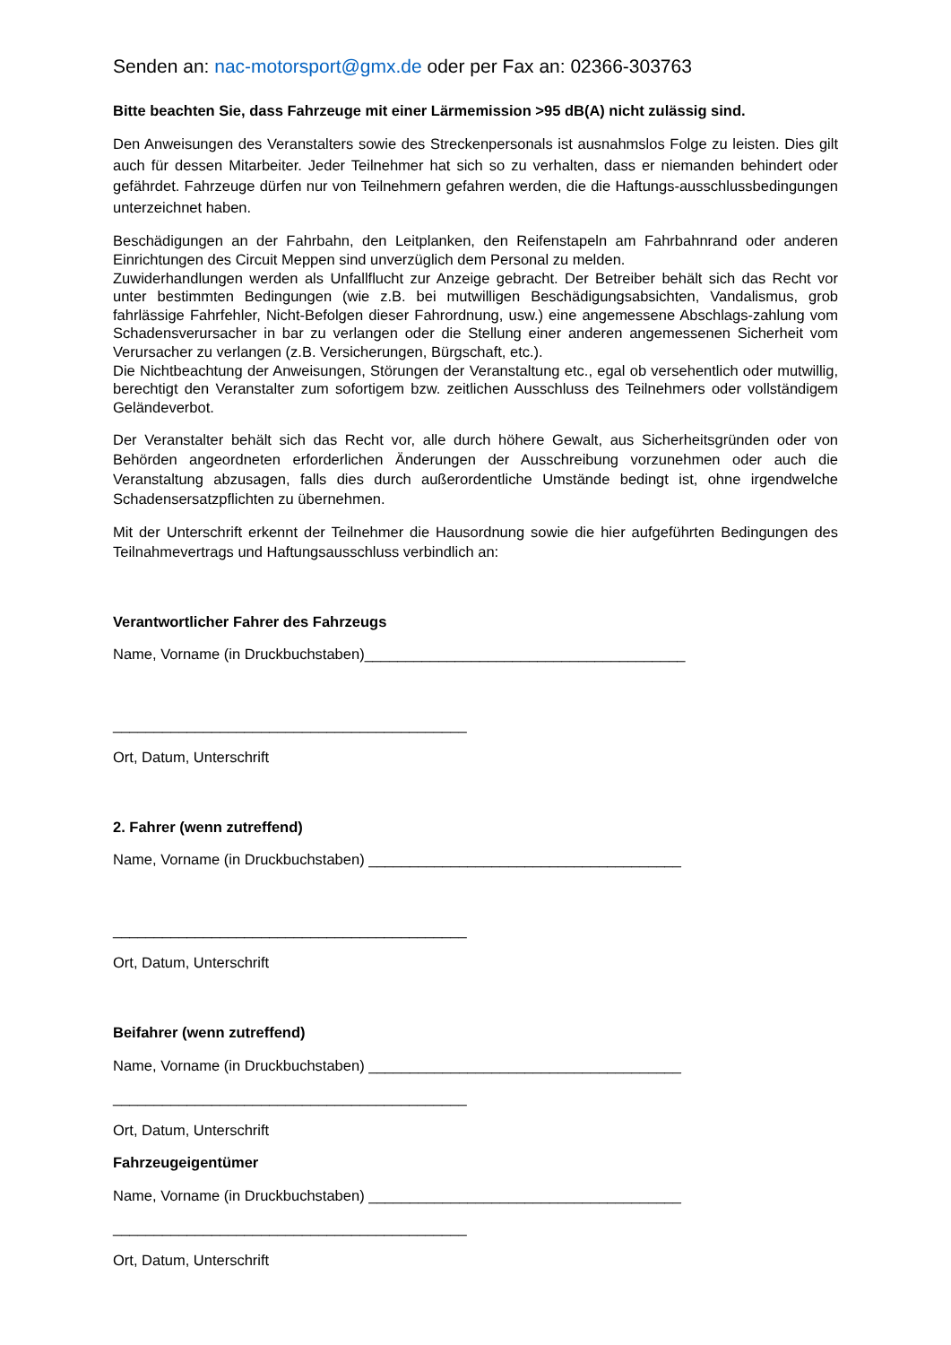Senden an: nac-motorsport@gmx.de oder per Fax an: 02366-303763
Bitte beachten Sie, dass Fahrzeuge mit einer Lärmemission >95 dB(A) nicht zulässig sind.
Den Anweisungen des Veranstalters sowie des Streckenpersonals ist ausnahmslos Folge zu leisten. Dies gilt auch für dessen Mitarbeiter. Jeder Teilnehmer hat sich so zu verhalten, dass er niemanden behindert oder gefährdet. Fahrzeuge dürfen nur von Teilnehmern gefahren werden, die die Haftungs-ausschlussbedingungen unterzeichnet haben.
Beschädigungen an der Fahrbahn, den Leitplanken, den Reifenstapeln am Fahrbahnrand oder anderen Einrichtungen des Circuit Meppen sind unverzüglich dem Personal zu melden.
Zuwiderhandlungen werden als Unfallflucht zur Anzeige gebracht. Der Betreiber behält sich das Recht vor unter bestimmten Bedingungen (wie z.B. bei mutwilligen Beschädigungsabsichten, Vandalismus, grob fahrlässige Fahrfehler, Nicht-Befolgen dieser Fahrordnung, usw.) eine angemessene Abschlags-zahlung vom Schadensverursacher in bar zu verlangen oder die Stellung einer anderen angemessenen Sicherheit vom Verursacher zu verlangen (z.B. Versicherungen, Bürgschaft, etc.).
Die Nichtbeachtung der Anweisungen, Störungen der Veranstaltung etc., egal ob versehentlich oder mutwillig, berechtigt den Veranstalter zum sofortigem bzw. zeitlichen Ausschluss des Teilnehmers oder vollständigem Geländeverbot.
Der Veranstalter behält sich das Recht vor, alle durch höhere Gewalt, aus Sicherheitsgründen oder von Behörden angeordneten erforderlichen Änderungen der Ausschreibung vorzunehmen oder auch die Veranstaltung abzusagen, falls dies durch außerordentliche Umstände bedingt ist, ohne irgendwelche Schadensersatzpflichten zu übernehmen.
Mit der Unterschrift erkennt der Teilnehmer die Hausordnung sowie die hier aufgeführten Bedingungen des Teilnahmevertrags und Haftungsausschluss verbindlich an:
Verantwortlicher Fahrer des Fahrzeugs
Name, Vorname (in Druckbuchstaben)_______________________________________
___________________________________________
Ort, Datum, Unterschrift
2. Fahrer (wenn zutreffend)
Name, Vorname (in Druckbuchstaben) ______________________________________
___________________________________________
Ort, Datum, Unterschrift
Beifahrer (wenn zutreffend)
Name, Vorname (in Druckbuchstaben) ______________________________________
___________________________________________
Ort, Datum, Unterschrift
Fahrzeugeigentümer
Name, Vorname (in Druckbuchstaben) ______________________________________
___________________________________________
Ort, Datum, Unterschrift